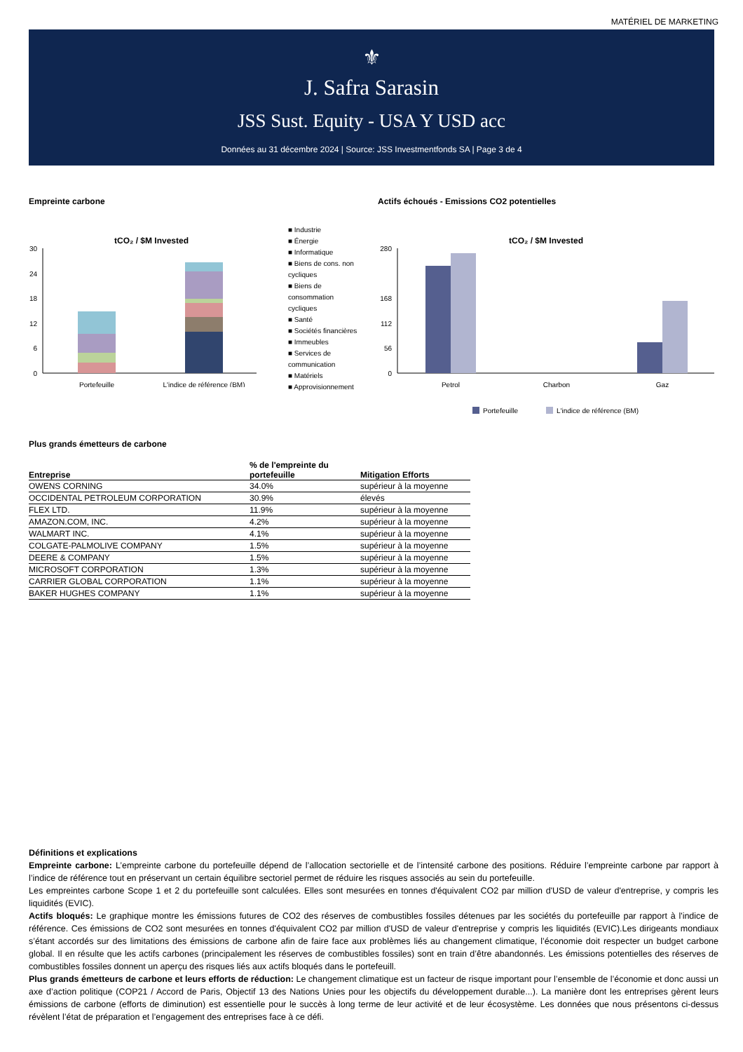MATÉRIEL DE MARKETING
⚜
J. Safra Sarasin
JSS Sust. Equity - USA Y USD acc
Données au 31 décembre 2024 | Source: JSS Investmentfonds SA | Page 3 de 4
Empreinte carbone
tCO₂ / $M Invested
30
24
18
12
6
0
Portefeuille
L'indice de référence (BM)
■ Industrie
■ Énergie
■ Informatique
■ Biens de cons. non cycliques
■ Biens de consommation cycliques
■ Santé
■ Sociétés financières
■ Immeubles
■ Services de communication
■ Matériels
■ Approvisionnement
Actifs échoués - Emissions CO2 potentielles
tCO₂ / $M Invested
280
168
112
56
0
Petrol
Charbon
Gaz
Portefeuille
L'indice de référence (BM)
Plus grands émetteurs de carbone
| Entreprise | % de l'empreinte du portefeuille | Mitigation Efforts |
| --- | --- | --- |
| OWENS CORNING | 34.0% | supérieur à la moyenne |
| OCCIDENTAL PETROLEUM CORPORATION | 30.9% | élevés |
| FLEX LTD. | 11.9% | supérieur à la moyenne |
| AMAZON.COM, INC. | 4.2% | supérieur à la moyenne |
| WALMART INC. | 4.1% | supérieur à la moyenne |
| COLGATE-PALMOLIVE COMPANY | 1.5% | supérieur à la moyenne |
| DEERE & COMPANY | 1.5% | supérieur à la moyenne |
| MICROSOFT CORPORATION | 1.3% | supérieur à la moyenne |
| CARRIER GLOBAL CORPORATION | 1.1% | supérieur à la moyenne |
| BAKER HUGHES COMPANY | 1.1% | supérieur à la moyenne |
Définitions et explications
Empreinte carbone: L’empreinte carbone du portefeuille dépend de l’allocation sectorielle et de l’intensité carbone des positions. Réduire l’empreinte carbone par rapport à l’indice de référence tout en préservant un certain équilibre sectoriel permet de réduire les risques associés au sein du portefeuille.
Les empreintes carbone Scope 1 et 2 du portefeuille sont calculées. Elles sont mesurées en tonnes d'équivalent CO2 par million d'USD de valeur d'entreprise, y compris les liquidités (EVIC).
Actifs bloqués: Le graphique montre les émissions futures de CO2 des réserves de combustibles fossiles détenues par les sociétés du portefeuille par rapport à l'indice de référence. Ces émissions de CO2 sont mesurées en tonnes d'équivalent CO2 par million d'USD de valeur d'entreprise y compris les liquidités (EVIC).Les dirigeants mondiaux s’étant accordés sur des limitations des émissions de carbone afin de faire face aux problèmes liés au changement climatique, l’économie doit respecter un budget carbone global. Il en résulte que les actifs carbones (principalement les réserves de combustibles fossiles) sont en train d’être abandonnés. Les émissions potentielles des réserves de combustibles fossiles donnent un aperçu des risques liés aux actifs bloqués dans le portefeuill.
Plus grands émetteurs de carbone et leurs efforts de réduction: Le changement climatique est un facteur de risque important pour l’ensemble de l’économie et donc aussi un axe d’action politique (COP21 / Accord de Paris, Objectif 13 des Nations Unies pour les objectifs du développement durable...). La manière dont les entreprises gèrent leurs émissions de carbone (efforts de diminution) est essentielle pour le succès à long terme de leur activité et de leur écosystème. Les données que nous présentons ci-dessus révèlent l’état de préparation et l’engagement des entreprises face à ce défi.